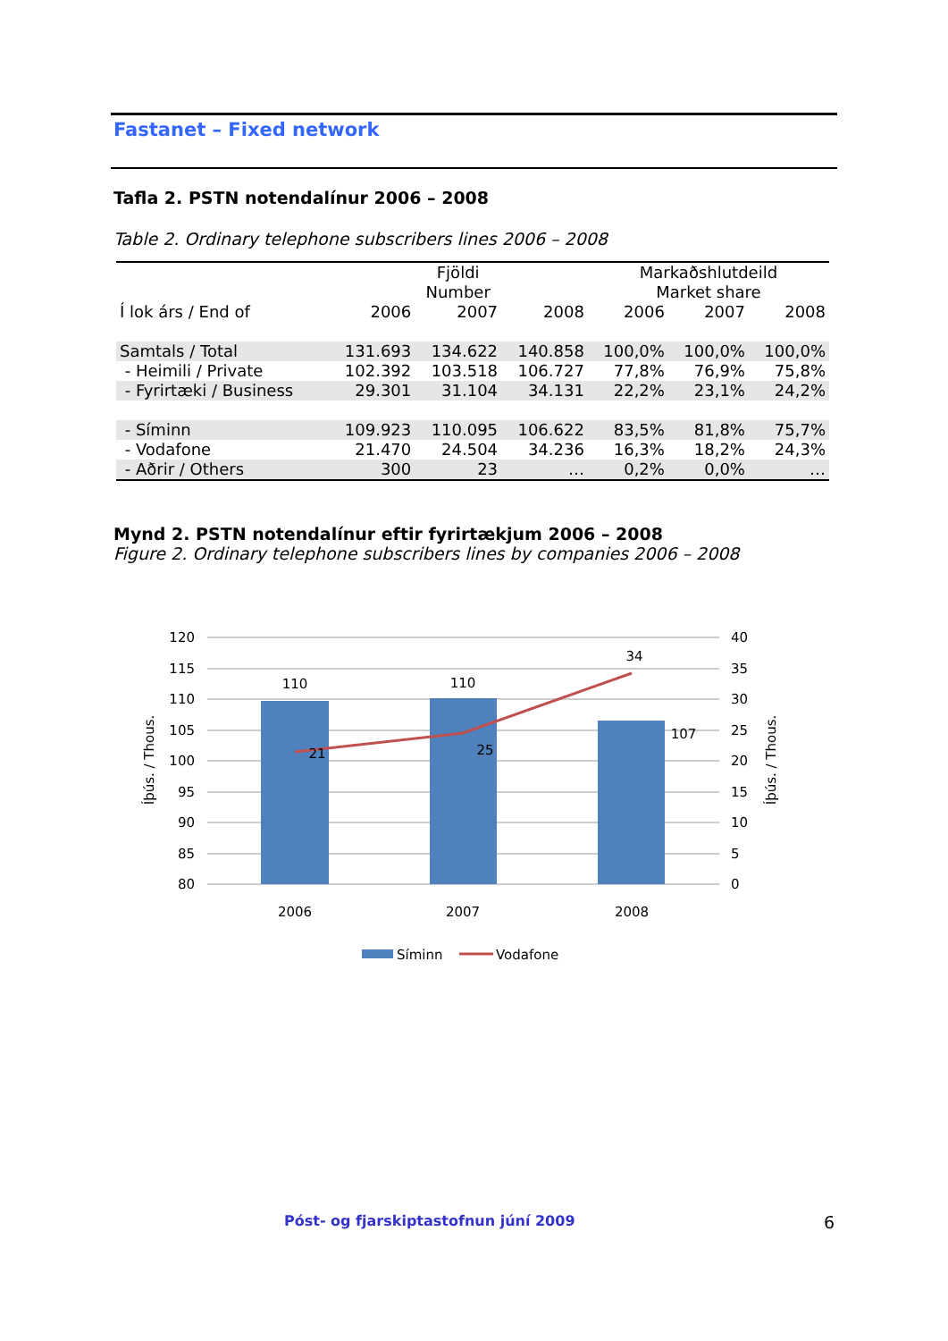Fastanet – Fixed network
Tafla 2. PSTN notendalínur 2006 – 2008
Table 2. Ordinary telephone subscribers lines 2006 – 2008
| | Fjöldi Number | | | Markaðshlutdeild Market share | | |
| --- | --- | --- | --- | --- | --- | --- |
| Í lok árs / End of | 2006 | 2007 | 2008 | 2006 | 2007 | 2008 |
| Samtals / Total | 131.693 | 134.622 | 140.858 | 100,0% | 100,0% | 100,0% |
| - Heimili / Private | 102.392 | 103.518 | 106.727 | 77,8% | 76,9% | 75,8% |
| - Fyrirtæki / Business | 29.301 | 31.104 | 34.131 | 22,2% | 23,1% | 24,2% |
| - Síminn | 109.923 | 110.095 | 106.622 | 83,5% | 81,8% | 75,7% |
| - Vodafone | 21.470 | 24.504 | 34.236 | 16,3% | 18,2% | 24,3% |
| - Aðrir / Others | 300 | 23 | … | 0,2% | 0,0% | … |
Mynd 2. PSTN notendalínur eftir fyrirtækjum 2006 – 2008
Figure 2. Ordinary telephone subscribers lines by companies 2006 – 2008
120
115
110
105
100
95
90
85
80
40
35
30
25
20
15
10
5
0
110
110
107
21
25
34
2006
2007
2008
Íþús. / Thous.
Íþús. / Thous.
Síminn
Vodafone
Póst- og fjarskiptastofnun júní 2009
6